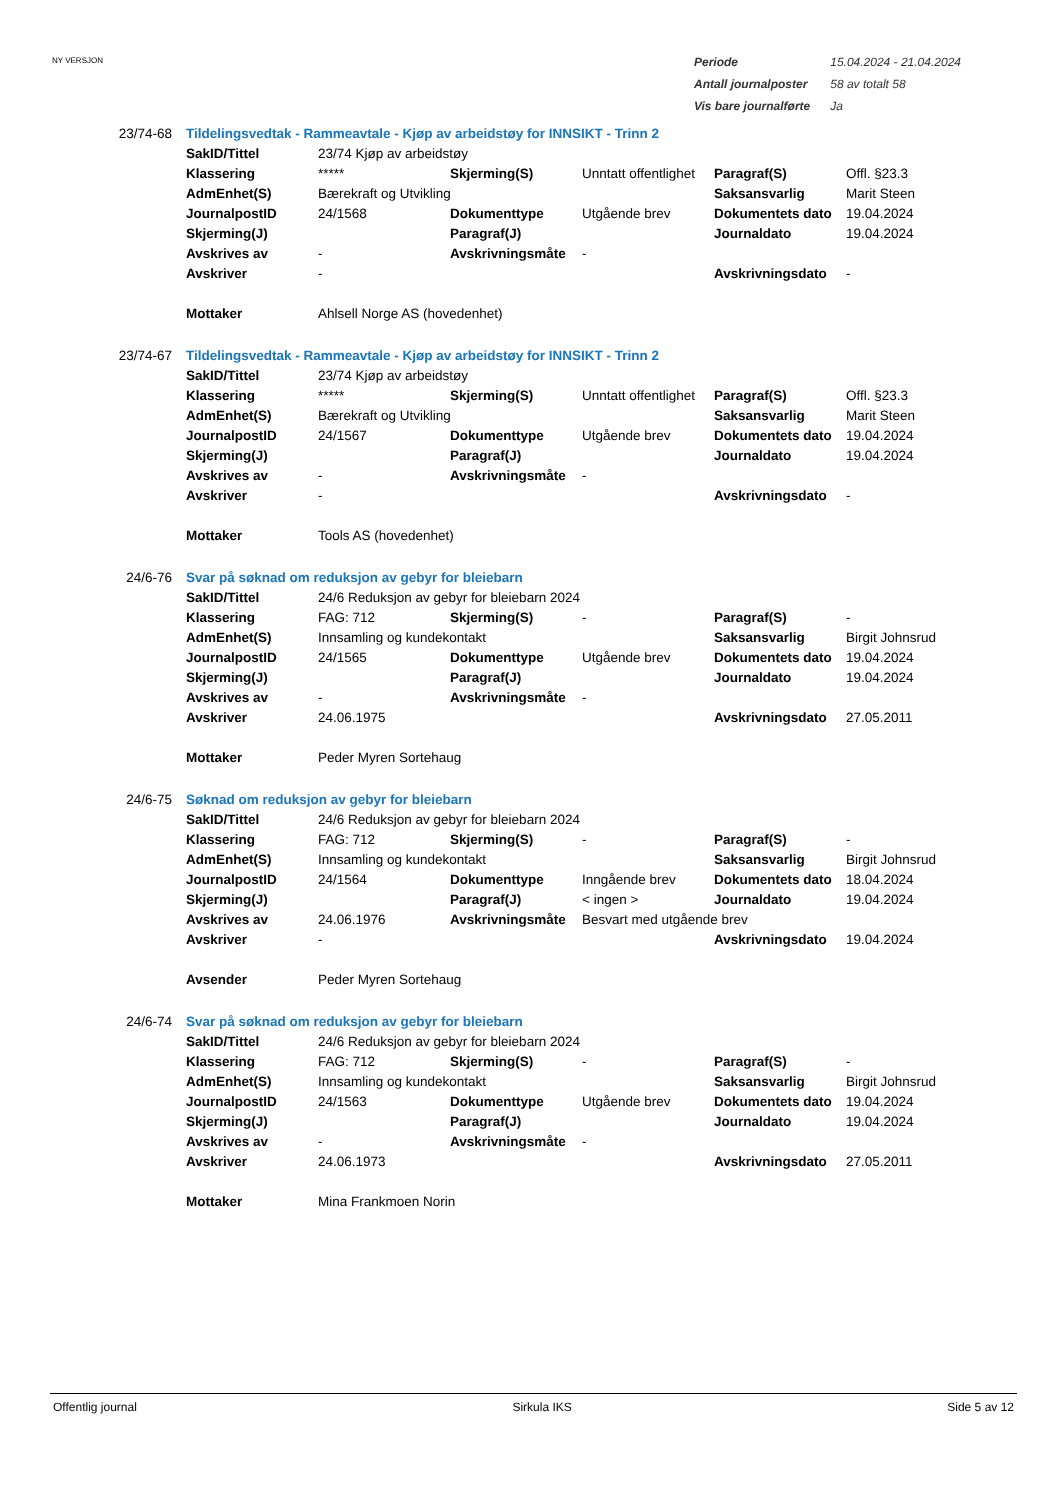NY VERSJON
| Periode | 15.04.2024 - 21.04.2024 |
| Antall journalposter | 58 av totalt 58 |
| Vis bare journalførte | Ja |
| 23/74-68 | Tildelingsvedtak - Rammeavtale - Kjøp av arbeidstøy for INNSIKT - Trinn 2 | | | | | |
| | SakID/Tittel | 23/74 Kjøp av arbeidstøy | | | | |
| | Klassering | ***** | Skjerming(S) | Unntatt offentlighet | Paragraf(S) | Offl. §23.3 |
| | AdmEnhet(S) | Bærekraft og Utvikling | | | Saksansvarlig | Marit Steen |
| | JournalpostID | 24/1568 | Dokumenttype | Utgående brev | Dokumentets dato | 19.04.2024 |
| | Skjerming(J) | | Paragraf(J) | | Journaldato | 19.04.2024 |
| | Avskrives av | - | Avskrivningsmåte | - | | |
| | Avskriver | - | | | Avskrivningsdato | - |
| | Mottaker | Ahlsell Norge AS (hovedenhet) | | | | |
| 23/74-67 | Tildelingsvedtak - Rammeavtale - Kjøp av arbeidstøy for INNSIKT - Trinn 2 | | | | | |
| | SakID/Tittel | 23/74 Kjøp av arbeidstøy | | | | |
| | Klassering | ***** | Skjerming(S) | Unntatt offentlighet | Paragraf(S) | Offl. §23.3 |
| | AdmEnhet(S) | Bærekraft og Utvikling | | | Saksansvarlig | Marit Steen |
| | JournalpostID | 24/1567 | Dokumenttype | Utgående brev | Dokumentets dato | 19.04.2024 |
| | Skjerming(J) | | Paragraf(J) | | Journaldato | 19.04.2024 |
| | Avskrives av | - | Avskrivningsmåte | - | | |
| | Avskriver | - | | | Avskrivningsdato | - |
| | Mottaker | Tools AS (hovedenhet) | | | | |
| 24/6-76 | Svar på søknad om reduksjon av gebyr for bleiebarn | | | | | |
| | SakID/Tittel | 24/6 Reduksjon av gebyr for bleiebarn 2024 | | | | |
| | Klassering | FAG: 712 | Skjerming(S) | - | Paragraf(S) | - |
| | AdmEnhet(S) | Innsamling og kundekontakt | | | Saksansvarlig | Birgit Johnsrud |
| | JournalpostID | 24/1565 | Dokumenttype | Utgående brev | Dokumentets dato | 19.04.2024 |
| | Skjerming(J) | | Paragraf(J) | | Journaldato | 19.04.2024 |
| | Avskrives av | - | Avskrivningsmåte | - | | |
| | Avskriver | 24.06.1975 | | | Avskrivningsdato | 27.05.2011 |
| | Mottaker | Peder Myren Sortehaug | | | | |
| 24/6-75 | Søknad om reduksjon av gebyr for bleiebarn | | | | | |
| | SakID/Tittel | 24/6 Reduksjon av gebyr for bleiebarn 2024 | | | | |
| | Klassering | FAG: 712 | Skjerming(S) | - | Paragraf(S) | - |
| | AdmEnhet(S) | Innsamling og kundekontakt | | | Saksansvarlig | Birgit Johnsrud |
| | JournalpostID | 24/1564 | Dokumenttype | Inngående brev | Dokumentets dato | 18.04.2024 |
| | Skjerming(J) | | Paragraf(J) | < ingen > | Journaldato | 19.04.2024 |
| | Avskrives av | 24.06.1976 | Avskrivningsmåte | Besvart med utgående brev | | |
| | Avskriver | - | | | Avskrivningsdato | 19.04.2024 |
| | Avsender | Peder Myren Sortehaug | | | | |
| 24/6-74 | Svar på søknad om reduksjon av gebyr for bleiebarn | | | | | |
| | SakID/Tittel | 24/6 Reduksjon av gebyr for bleiebarn 2024 | | | | |
| | Klassering | FAG: 712 | Skjerming(S) | - | Paragraf(S) | - |
| | AdmEnhet(S) | Innsamling og kundekontakt | | | Saksansvarlig | Birgit Johnsrud |
| | JournalpostID | 24/1563 | Dokumenttype | Utgående brev | Dokumentets dato | 19.04.2024 |
| | Skjerming(J) | | Paragraf(J) | | Journaldato | 19.04.2024 |
| | Avskrives av | - | Avskrivningsmåte | - | | |
| | Avskriver | 24.06.1973 | | | Avskrivningsdato | 27.05.2011 |
| | Mottaker | Mina Frankmoen Norin | | | | |
Offentlig journal Sirkula IKS Side 5 av 12